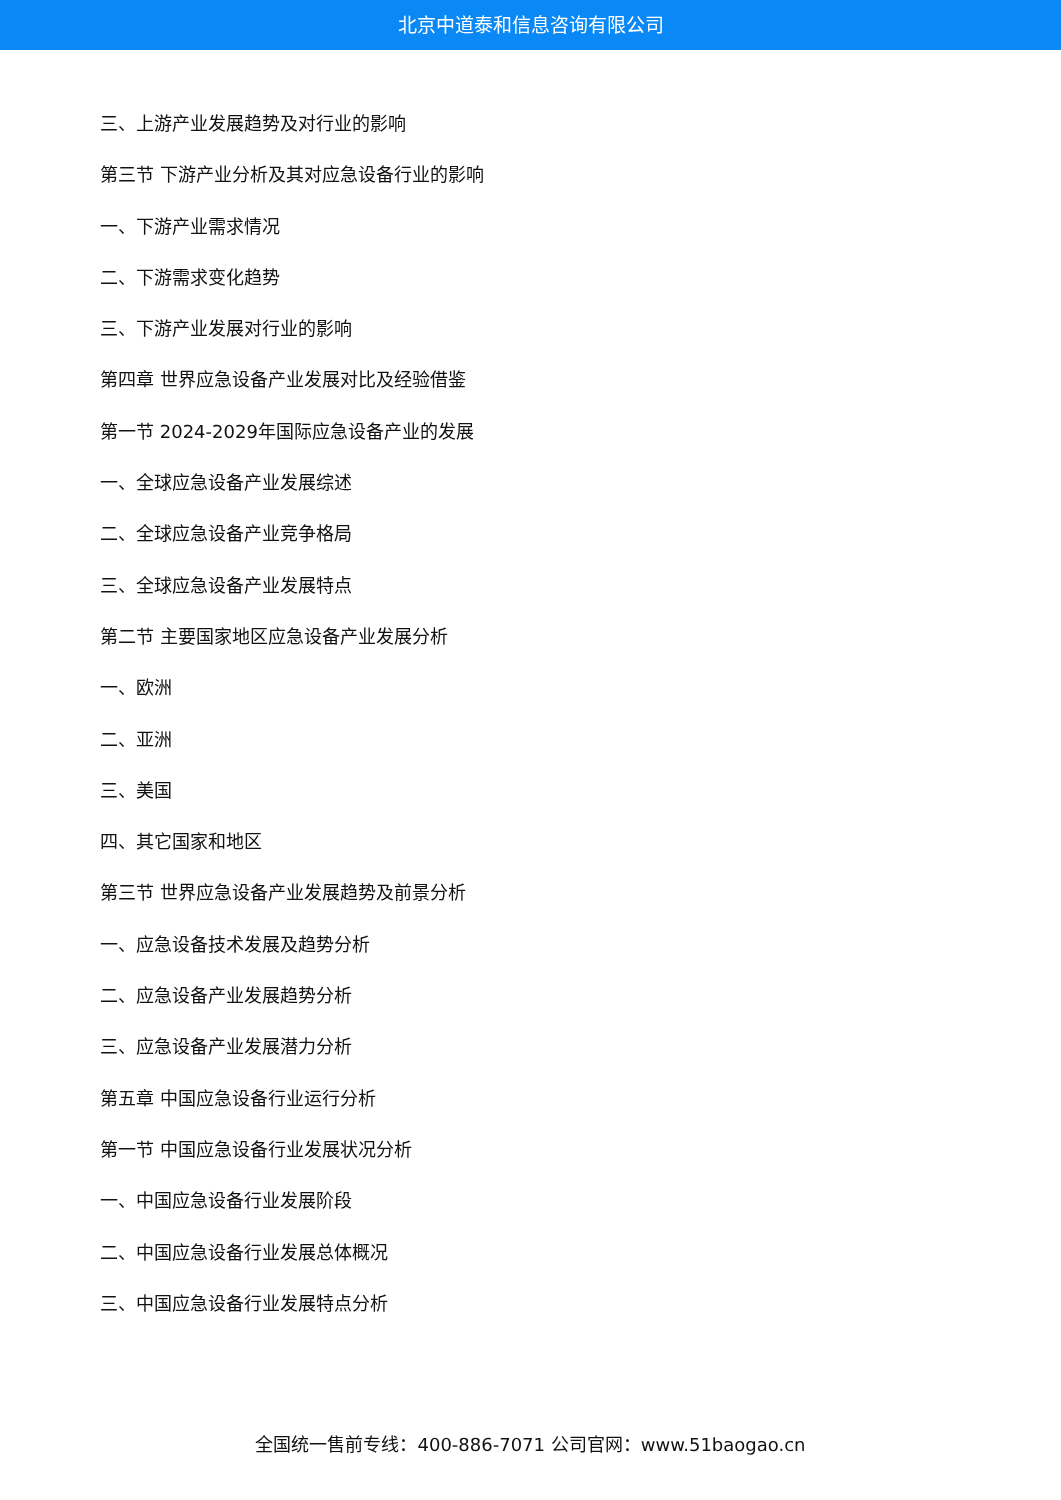北京中道泰和信息咨询有限公司
三、上游产业发展趋势及对行业的影响
第三节 下游产业分析及其对应急设备行业的影响
一、下游产业需求情况
二、下游需求变化趋势
三、下游产业发展对行业的影响
第四章 世界应急设备产业发展对比及经验借鉴
第一节 2024-2029年国际应急设备产业的发展
一、全球应急设备产业发展综述
二、全球应急设备产业竞争格局
三、全球应急设备产业发展特点
第二节 主要国家地区应急设备产业发展分析
一、欧洲
二、亚洲
三、美国
四、其它国家和地区
第三节 世界应急设备产业发展趋势及前景分析
一、应急设备技术发展及趋势分析
二、应急设备产业发展趋势分析
三、应急设备产业发展潜力分析
第五章 中国应急设备行业运行分析
第一节 中国应急设备行业发展状况分析
一、中国应急设备行业发展阶段
二、中国应急设备行业发展总体概况
三、中国应急设备行业发展特点分析
全国统一售前专线：400-886-7071 公司官网：www.51baogao.cn